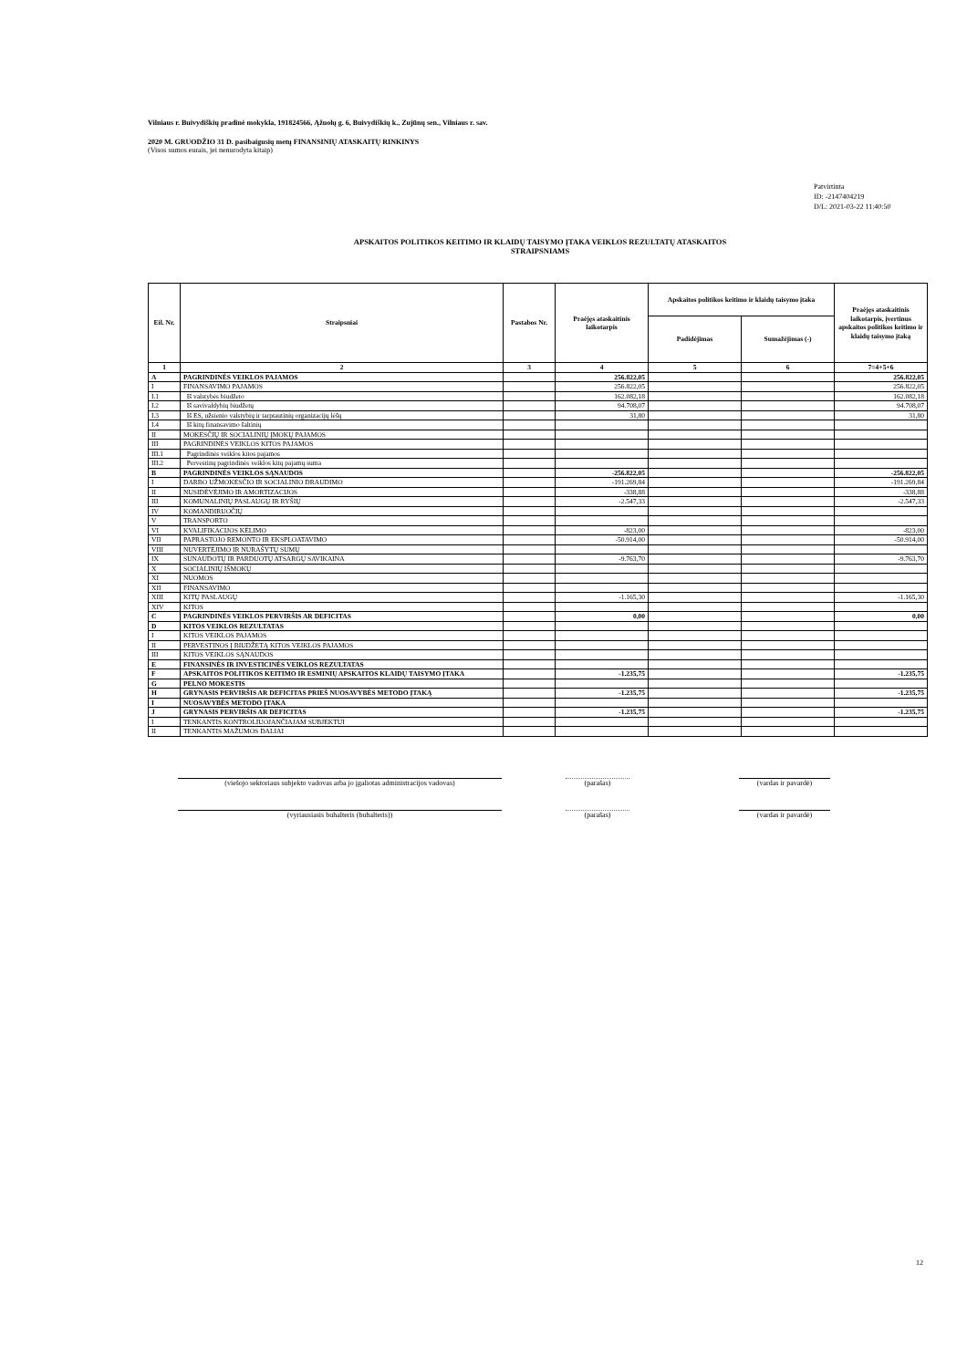Vilniaus r. Buivydiškių pradinė mokykla, 191824566, Ąžuolų g. 6, Buivydiškių k., Zujūnų sen., Vilniaus r. sav.
2020 M. GRUODŽIO 31 D. pasibaigusių metų FINANSINIŲ ATASKAITŲ RINKINYS
(Visos sumos eurais, jei nenurodyta kitaip)
Patvirtinta
ID: -2147404219
D/L: 2021-03-22 11:40:50
APSKAITOS POLITIKOS KEITIMO IR KLAIDŲ TAISYMO ĮTAKA VEIKLOS REZULTATŲ ATASKAITOS
STRAIPSNIAMS
| Eil. Nr. | Straipsniai | Pastabos Nr. | Praėjęs ataskaitinis laikotarpis | Apskaitos politikos keitimo ir klaidų taisymo įtaka | | Praėjęs ataskaitinis laikotarpis, įvertinus apskaitos politikos keitimo ir klaidų taisymo įtaką |
| --- | --- | --- | --- | --- | --- | --- |
| | | | | Padidėjimas | Sumažėjimas (-) | |
| 1 | 2 | 3 | 4 | 5 | 6 | 7=4+5+6 |
| A | PAGRINDINĖS VEIKLOS PAJAMOS | | 256.822,05 | | | 256.822,05 |
| I | FINANSAVIMO PAJAMOS | | 256.822,05 | | | 256.822,05 |
| I.1 | Iš valstybės biudžeto | | 162.082,18 | | | 162.082,18 |
| I.2 | Iš savivaldybių biudžetų | | 94.708,07 | | | 94.708,07 |
| I.3 | Iš ES, užsienio valstybių ir tarptautinių organizacijų lėšų | | 31,80 | | | 31,80 |
| I.4 | Iš kitų finansavimo šaltinių | | | | | |
| II | MOKESČIŲ IR SOCIALINIŲ ĮMOKŲ PAJAMOS | | | | | |
| III | PAGRINDINĖS VEIKLOS KITOS PAJAMOS | | | | | |
| III.1 | Pagrindinės veiklos kitos pajamos | | | | | |
| III.2 | Pervestinų pagrindinės veiklos kitų pajamų suma | | | | | |
| B | PAGRINDINĖS VEIKLOS SĄNAUDOS | | -256.822,05 | | | -256.822,05 |
| I | DARBO UŽMOKESČIO IR SOCIALINIO DRAUDIMO | | -191.269,84 | | | -191.269,84 |
| II | NUSIDĖVĖJIMO IR AMORTIZACIJOS | | -338,88 | | | -338,88 |
| III | KOMUNALINIŲ PASLAUGŲ IR RYŠIŲ | | -2.547,33 | | | -2.547,33 |
| IV | KOMANDIRUOČIŲ | | | | | |
| V | TRANSPORTO | | | | | |
| VI | KVALIFIKACIJOS KĖLIMO | | -823,00 | | | -823,00 |
| VII | PAPRASTOJO REMONTO IR EKSPLOATAVIMO | | -50.914,00 | | | -50.914,00 |
| VIII | NUVERTĖJIMO IR NURAŠYTŲ SUMŲ | | | | | |
| IX | SUNAUDOTŲ IR PARDUOTŲ ATSARGŲ SAVIKAINA | | -9.763,70 | | | -9.763,70 |
| X | SOCIALINIŲ IŠMOKŲ | | | | | |
| XI | NUOMOS | | | | | |
| XII | FINANSAVIMO | | | | | |
| XIII | KITŲ PASLAUGŲ | | -1.165,30 | | | -1.165,30 |
| XIV | KITOS | | | | | |
| C | PAGRINDINĖS VEIKLOS PERVIRŠIS AR DEFICITAS | | 0,00 | | | 0,00 |
| D | KITOS VEIKLOS REZULTATAS | | | | | |
| I | KITOS VEIKLOS PAJAMOS | | | | | |
| II | PERVESTINOS Į BIUDŽETĄ KITOS VEIKLOS PAJAMOS | | | | | |
| III | KITOS VEIKLOS SĄNAUDOS | | | | | |
| E | FINANSINĖS IR INVESTICINĖS VEIKLOS REZULTATAS | | | | | |
| F | APSKAITOS POLITIKOS KEITIMO IR ESMINIŲ APSKAITOS KLAIDŲ TAISYMO ĮTAKA | | -1.235,75 | | | -1.235,75 |
| G | PELNO MOKESTIS | | | | | |
| H | GRYNASIS PERVIRŠIS AR DEFICITAS PRIEŠ NUOSAVYBĖS METODO ĮTAKĄ | | -1.235,75 | | | -1.235,75 |
| I | NUOSAVYBĖS METODO ĮTAKA | | | | | |
| J | GRYNASIS PERVIRŠIS AR DEFICITAS | | -1.235,75 | | | -1.235,75 |
| I | TENKANTIS KONTROLIUOJANČIAJAM SUBJEKTUI | | | | | |
| II | TENKANTIS MAŽUMOS DALIAI | | | | | |
(viešojo sektoriaus subjekto vadovas arba jo įgaliotas administracijos vadovas)
(parašas) (vardas ir pavardė)
(vyriausiasis buhalteris (buhalteris)) (parašas) (vardas ir pavardė)
12